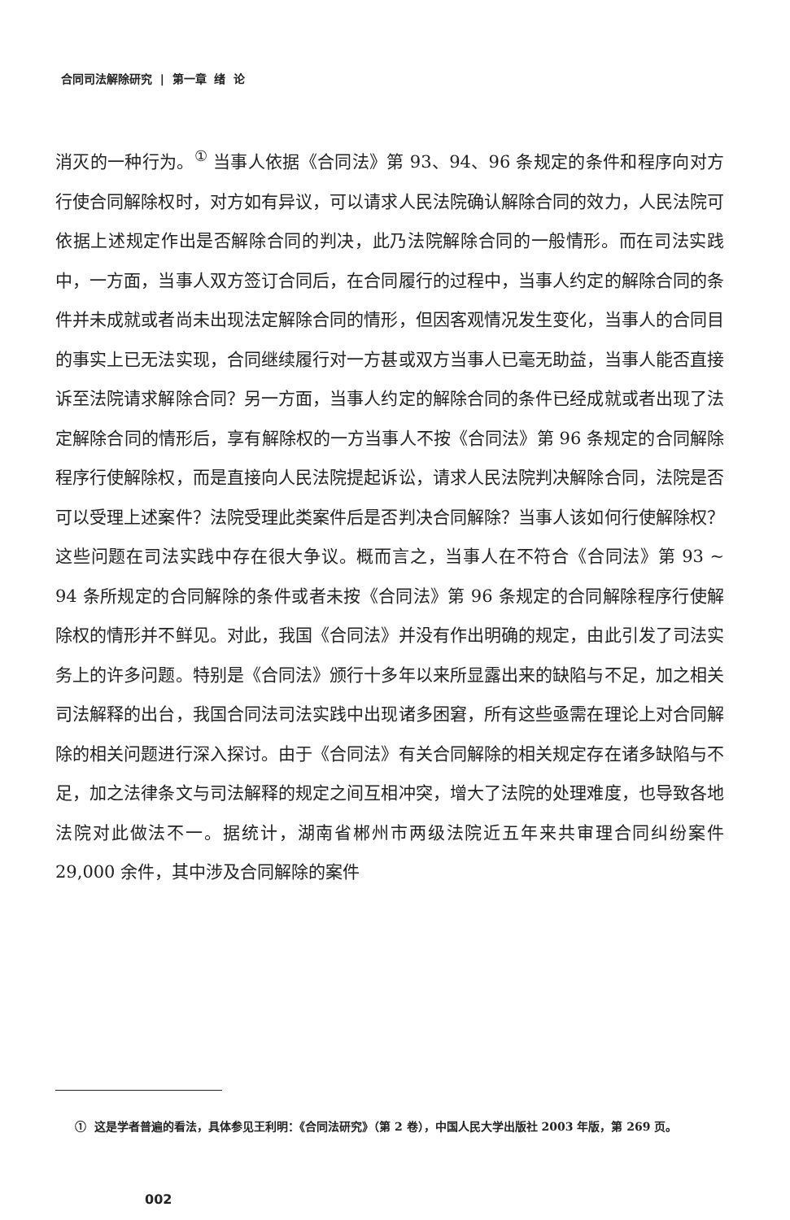合同司法解除研究 | 第一章 绪 论
消灭的一种行为。<sup>①</sup> 当事人依据《合同法》第 93、94、96 条规定的条件和程序向对方行使合同解除权时，对方如有异议，可以请求人民法院确认解除合同的效力，人民法院可依据上述规定作出是否解除合同的判决，此乃法院解除合同的一般情形。而在司法实践中，一方面，当事人双方签订合同后，在合同履行的过程中，当事人约定的解除合同的条件并未成就或者尚未出现法定解除合同的情形，但因客观情况发生变化，当事人的合同目的事实上已无法实现，合同继续履行对一方甚或双方当事人已毫无助益，当事人能否直接诉至法院请求解除合同？另一方面，当事人约定的解除合同的条件已经成就或者出现了法定解除合同的情形后，享有解除权的一方当事人不按《合同法》第 96 条规定的合同解除程序行使解除权，而是直接向人民法院提起诉讼，请求人民法院判决解除合同，法院是否可以受理上述案件？法院受理此类案件后是否判决合同解除？当事人该如何行使解除权？这些问题在司法实践中存在很大争议。概而言之，当事人在不符合《合同法》第 93 ~ 94 条所规定的合同解除的条件或者未按《合同法》第 96 条规定的合同解除程序行使解除权的情形并不鲜见。对此，我国《合同法》并没有作出明确的规定，由此引发了司法实务上的许多问题。特别是《合同法》颁行十多年以来所显露出来的缺陷与不足，加之相关司法解释的出台，我国合同法司法实践中出现诸多困窘，所有这些亟需在理论上对合同解除的相关问题进行深入探讨。由于《合同法》有关合同解除的相关规定存在诸多缺陷与不足，加之法律条文与司法解释的规定之间互相冲突，增大了法院的处理难度，也导致各地法院对此做法不一。据统计，湖南省郴州市两级法院近五年来共审理合同纠纷案件 29,000 余件，其中涉及合同解除的案件
① 这是学者普遍的看法，具体参见王利明：《合同法研究》（第 2 卷），中国人民大学出版社 2003 年版，第 269 页。
002